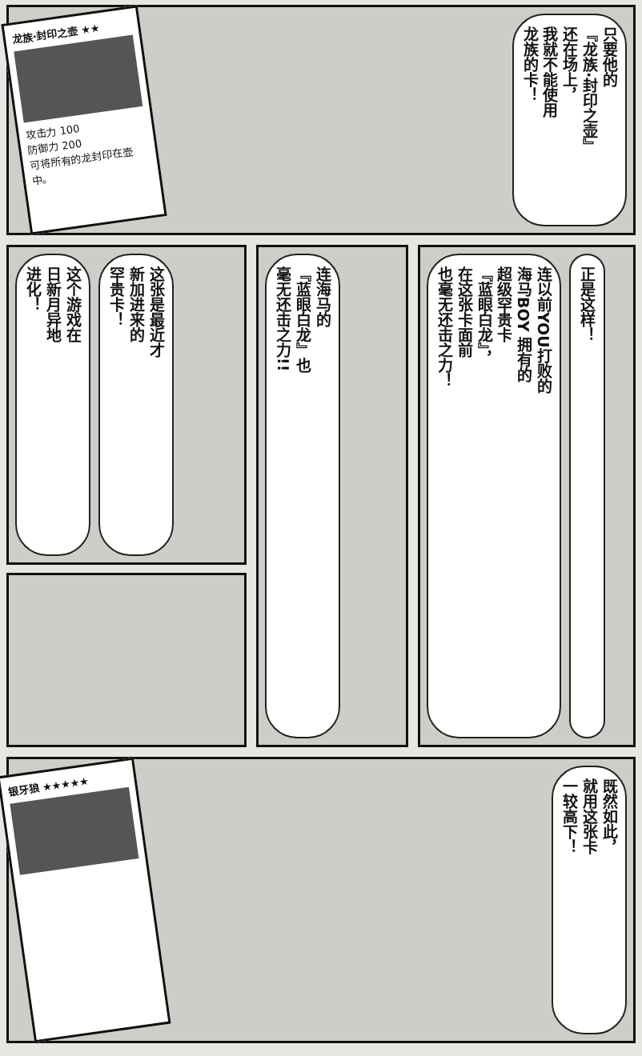龙族·封印之壶 ★★
攻击力 100
防御力 200
可将所有的龙封印在壶中。
只要他的
『龙族·封印之壶』
还在场上，
我就不能使用
龙族的卡！
这个游戏在
日新月异地
进化！
这张是最近才
新加进来的
罕贵卡！
连海马的
『蓝眼白龙』也
毫无还击之力!!
连以前YOU打败的
海马BOY 拥有的
超级罕贵卡
『蓝眼白龙』，
在这张卡面前
也毫无还击之力！
正是这样！
银牙狼 ★★★★★
既然如此，
就用这张卡
一较高下！